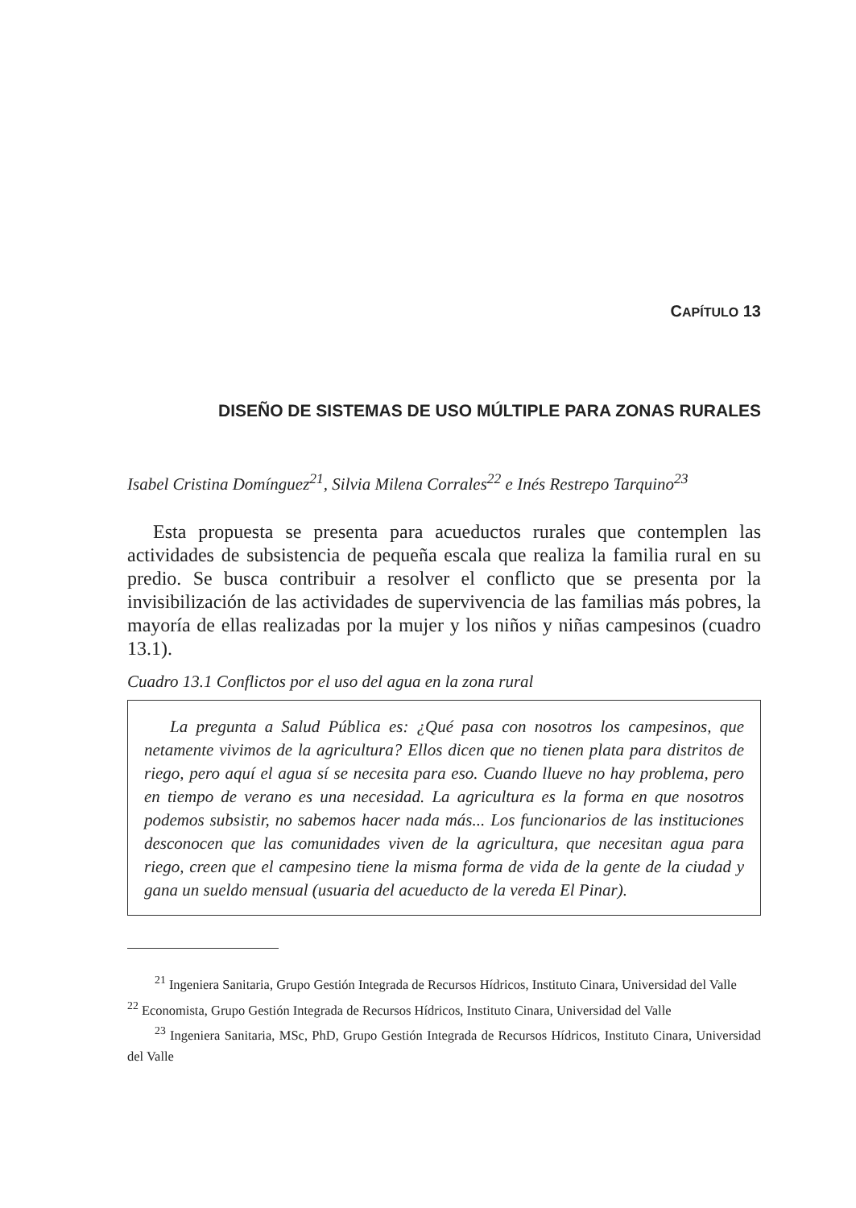CAPÍTULO 13
DISEÑO DE SISTEMAS DE USO MÚLTIPLE PARA ZONAS RURALES
Isabel Cristina Domínguez<sup>21</sup>, Silvia Milena Corrales<sup>22</sup> e Inés Restrepo Tarquino<sup>23</sup>
Esta propuesta se presenta para acueductos rurales que contemplen las actividades de subsistencia de pequeña escala que realiza la familia rural en su predio. Se busca contribuir a resolver el conflicto que se presenta por la invisibilización de las actividades de supervivencia de las familias más pobres, la mayoría de ellas realizadas por la mujer y los niños y niñas campesinos (cuadro 13.1).
Cuadro 13.1 Conflictos por el uso del agua en la zona rural
La pregunta a Salud Pública es: ¿Qué pasa con nosotros los campesinos, que netamente vivimos de la agricultura? Ellos dicen que no tienen plata para distritos de riego, pero aquí el agua sí se necesita para eso. Cuando llueve no hay problema, pero en tiempo de verano es una necesidad. La agricultura es la forma en que nosotros podemos subsistir, no sabemos hacer nada más... Los funcionarios de las instituciones desconocen que las comunidades viven de la agricultura, que necesitan agua para riego, creen que el campesino tiene la misma forma de vida de la gente de la ciudad y gana un sueldo mensual (usuaria del acueducto de la vereda El Pinar).
<sup>21</sup> Ingeniera Sanitaria, Grupo Gestión Integrada de Recursos Hídricos, Instituto Cinara, Universidad del Valle
<sup>22</sup> Economista, Grupo Gestión Integrada de Recursos Hídricos, Instituto Cinara, Universidad del Valle
<sup>23</sup> Ingeniera Sanitaria, MSc, PhD, Grupo Gestión Integrada de Recursos Hídricos, Instituto Cinara, Universidad del Valle